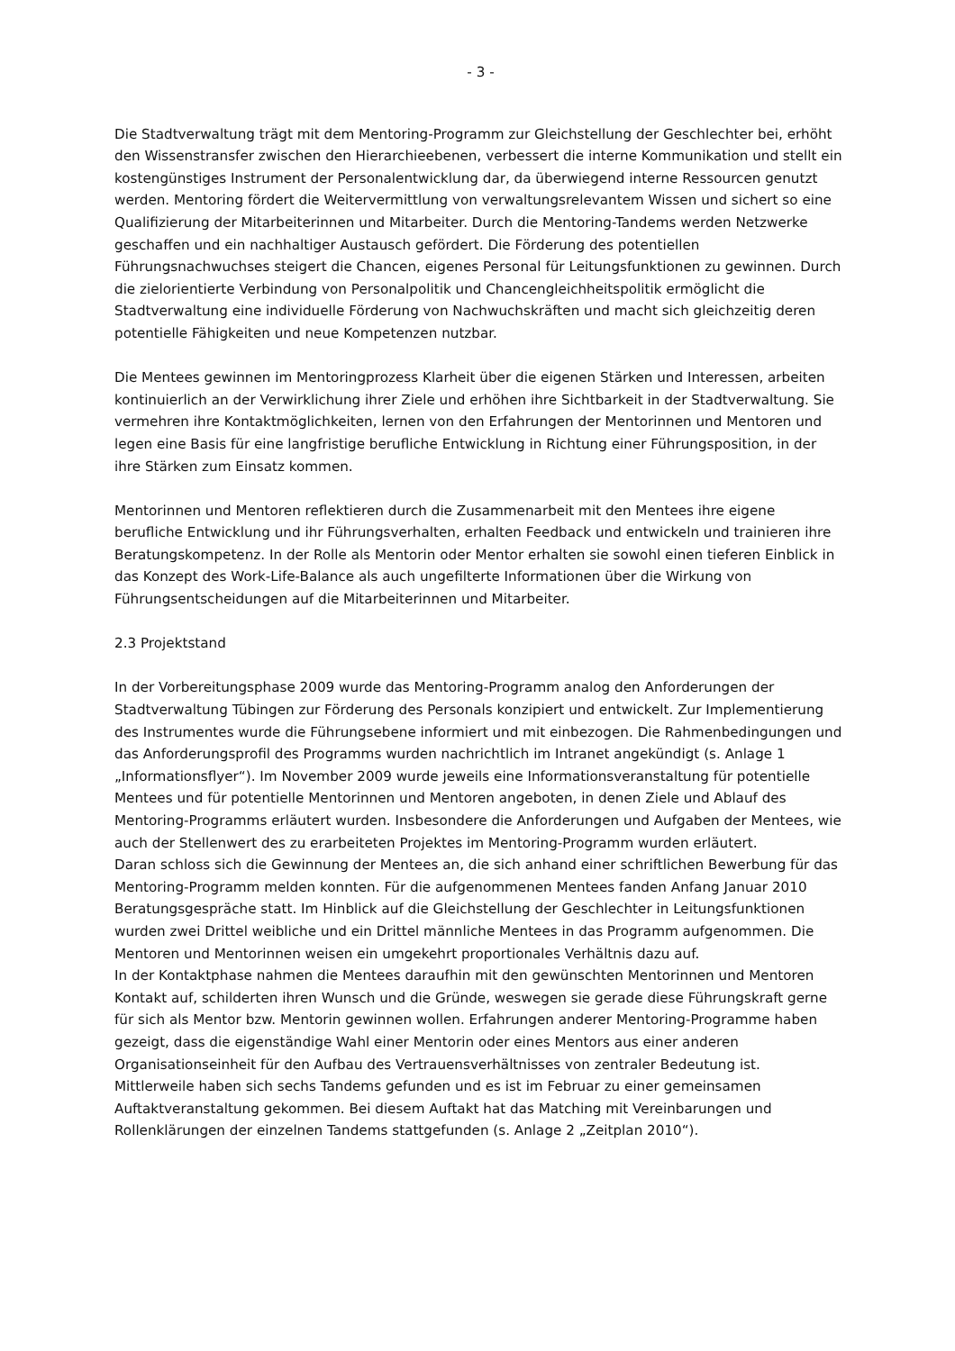- 3 -
Die Stadtverwaltung trägt mit dem Mentoring-Programm zur Gleichstellung der Geschlechter bei, erhöht den Wissenstransfer zwischen den Hierarchieebenen, verbessert die interne Kommunikation und stellt ein kostengünstiges Instrument der Personalentwicklung dar, da überwiegend interne Ressourcen genutzt werden. Mentoring fördert die Weitervermittlung von verwaltungsrelevantem Wissen und sichert so eine Qualifizierung der Mitarbeiterinnen und Mitarbeiter. Durch die Mentoring-Tandems werden Netzwerke geschaffen und ein nachhaltiger Austausch gefördert. Die Förderung des potentiellen Führungsnachwuchses steigert die Chancen, eigenes Personal für Leitungsfunktionen zu gewinnen. Durch die zielorientierte Verbindung von Personalpolitik und Chancengleichheitspolitik ermöglicht die Stadtverwaltung eine individuelle Förderung von Nachwuchskräften und macht sich gleichzeitig deren potentielle Fähigkeiten und neue Kompetenzen nutzbar.
Die Mentees gewinnen im Mentoringprozess Klarheit über die eigenen Stärken und Interessen, arbeiten kontinuierlich an der Verwirklichung ihrer Ziele und erhöhen ihre Sichtbarkeit in der Stadtverwaltung. Sie vermehren ihre Kontaktmöglichkeiten, lernen von den Erfahrungen der Mentorinnen und Mentoren und legen eine Basis für eine langfristige berufliche Entwicklung in Richtung einer Führungsposition, in der ihre Stärken zum Einsatz kommen.
Mentorinnen und Mentoren reflektieren durch die Zusammenarbeit mit den Mentees ihre eigene berufliche Entwicklung und ihr Führungsverhalten, erhalten Feedback und entwickeln und trainieren ihre Beratungskompetenz. In der Rolle als Mentorin oder Mentor erhalten sie sowohl einen tieferen Einblick in das Konzept des Work-Life-Balance als auch ungefilterte Informationen über die Wirkung von Führungsentscheidungen auf die Mitarbeiterinnen und Mitarbeiter.
2.3 Projektstand
In der Vorbereitungsphase 2009 wurde das Mentoring-Programm analog den Anforderungen der Stadtverwaltung Tübingen zur Förderung des Personals konzipiert und entwickelt. Zur Implementierung des Instrumentes wurde die Führungsebene informiert und mit einbezogen. Die Rahmenbedingungen und das Anforderungsprofil des Programms wurden nachrichtlich im Intranet angekündigt (s. Anlage 1 „Informationsflyer“). Im November 2009 wurde jeweils eine Informationsveranstaltung für potentielle Mentees und für potentielle Mentorinnen und Mentoren angeboten, in denen Ziele und Ablauf des Mentoring-Programms erläutert wurden. Insbesondere die Anforderungen und Aufgaben der Mentees, wie auch der Stellenwert des zu erarbeiteten Projektes im Mentoring-Programm wurden erläutert.
Daran schloss sich die Gewinnung der Mentees an, die sich anhand einer schriftlichen Bewerbung für das Mentoring-Programm melden konnten. Für die aufgenommenen Mentees fanden Anfang Januar 2010 Beratungsgespräche statt. Im Hinblick auf die Gleichstellung der Geschlechter in Leitungsfunktionen wurden zwei Drittel weibliche und ein Drittel männliche Mentees in das Programm aufgenommen. Die Mentoren und Mentorinnen weisen ein umgekehrt proportionales Verhältnis dazu auf.
In der Kontaktphase nahmen die Mentees daraufhin mit den gewünschten Mentorinnen und Mentoren Kontakt auf, schilderten ihren Wunsch und die Gründe, weswegen sie gerade diese Führungskraft gerne für sich als Mentor bzw. Mentorin gewinnen wollen. Erfahrungen anderer Mentoring-Programme haben gezeigt, dass die eigenständige Wahl einer Mentorin oder eines Mentors aus einer anderen Organisationseinheit für den Aufbau des Vertrauensverhältnisses von zentraler Bedeutung ist.
Mittlerweile haben sich sechs Tandems gefunden und es ist im Februar zu einer gemeinsamen Auftaktveranstaltung gekommen. Bei diesem Auftakt hat das Matching mit Vereinbarungen und Rollenklärungen der einzelnen Tandems stattgefunden (s. Anlage 2 „Zeitplan 2010“).